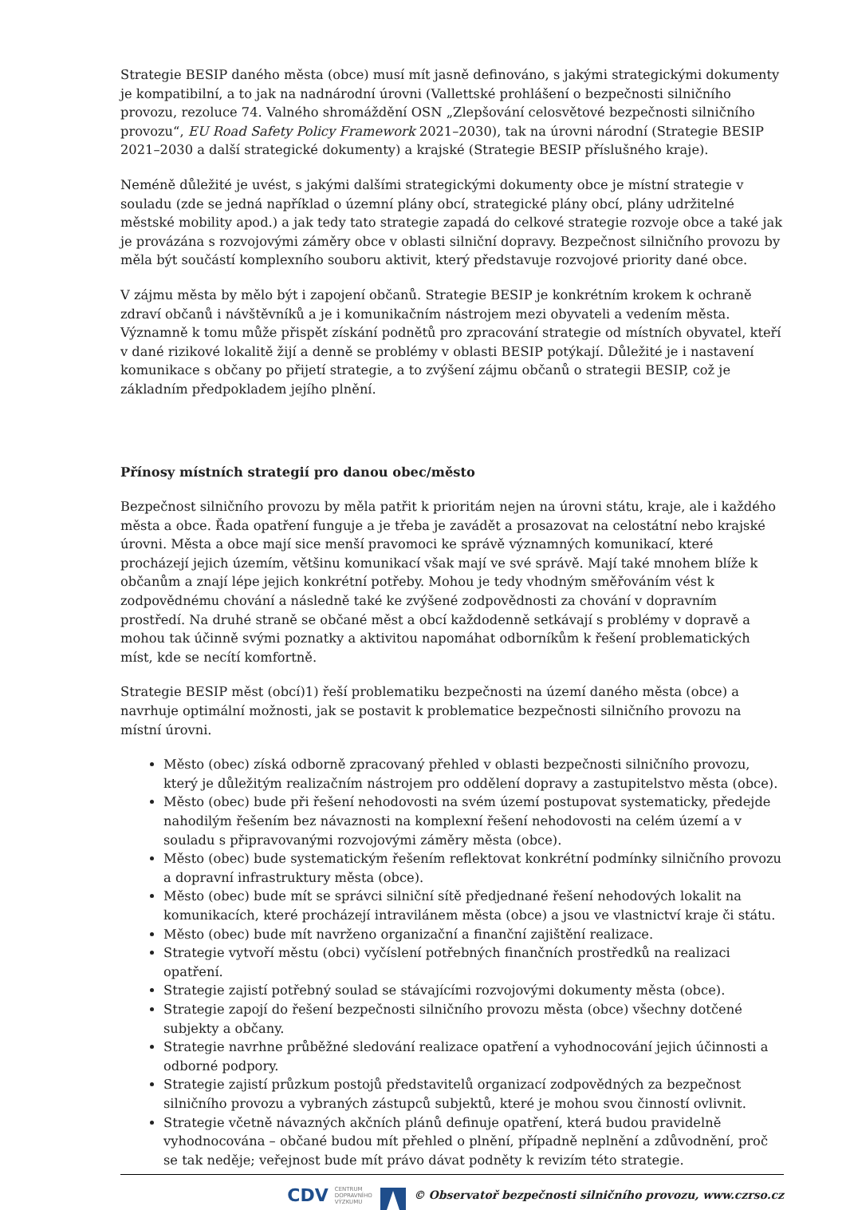Strategie BESIP daného města (obce) musí mít jasně definováno, s jakými strategickými dokumenty je kompatibilní, a to jak na nadnárodní úrovni (Vallettské prohlášení o bezpečnosti silničního provozu, rezoluce 74. Valného shromáždění OSN „Zlepšování celosvětové bezpečnosti silničního provozu“, EU Road Safety Policy Framework 2021–2030), tak na úrovni národní (Strategie BESIP 2021–2030 a další strategické dokumenty) a krajské (Strategie BESIP příslušného kraje).
Neméně důležité je uvést, s jakými dalšími strategickými dokumenty obce je místní strategie v souladu (zde se jedná například o územní plány obcí, strategické plány obcí, plány udržitelné městské mobility apod.) a jak tedy tato strategie zapadá do celkové strategie rozvoje obce a také jak je provázána s rozvojovými záměry obce v oblasti silniční dopravy. Bezpečnost silničního provozu by měla být součástí komplexního souboru aktivit, který představuje rozvojové priority dané obce.
V zájmu města by mělo být i zapojení občanů. Strategie BESIP je konkrétním krokem k ochraně zdraví občanů i návštěvníků a je i komunikačním nástrojem mezi obyvateli a vedením města. Významně k tomu může přispět získání podnětů pro zpracování strategie od místních obyvatel, kteří v dané rizikové lokalitě žijí a denně se problémy v oblasti BESIP potýkají. Důležité je i nastavení komunikace s občany po přijetí strategie, a to zvýšení zájmu občanů o strategii BESIP, což je základním předpokladem jejího plnění.
Přínosy místních strategií pro danou obec/město
Bezpečnost silničního provozu by měla patřit k prioritám nejen na úrovni státu, kraje, ale i každého města a obce. Řada opatření funguje a je třeba je zavádět a prosazovat na celostátní nebo krajské úrovni. Města a obce mají sice menší pravomoci ke správě významných komunikací, které procházejí jejich územím, většinu komunikací však mají ve své správě. Mají také mnohem blíže k občanům a znají lépe jejich konkrétní potřeby. Mohou je tedy vhodným směřováním vést k zodpovědnému chování a následně také ke zvýšené zodpovědnosti za chování v dopravním prostředí. Na druhé straně se občané měst a obcí každodenně setkávají s problémy v dopravě a mohou tak účinně svými poznatky a aktivitou napomáhat odborníkům k řešení problematických míst, kde se necítí komfortně.
Strategie BESIP měst (obcí)1) řeší problematiku bezpečnosti na území daného města (obce) a navrhuje optimální možnosti, jak se postavit k problematice bezpečnosti silničního provozu na místní úrovni.
Město (obec) získá odborně zpracovaný přehled v oblasti bezpečnosti silničního provozu, který je důležitým realizačním nástrojem pro oddělení dopravy a zastupitelstvo města (obce).
Město (obec) bude při řešení nehodovosti na svém území postupovat systematicky, předejde nahodilým řešením bez návaznosti na komplexní řešení nehodovosti na celém území a v souladu s připravovanými rozvojovými záměry města (obce).
Město (obec) bude systematickým řešením reflektovat konkrétní podmínky silničního provozu a dopravní infrastruktury města (obce).
Město (obec) bude mít se správci silniční sítě předjednané řešení nehodových lokalit na komunikacích, které procházejí intravilánem města (obce) a jsou ve vlastnictví kraje či státu.
Město (obec) bude mít navrženo organizační a finanční zajištění realizace.
Strategie vytvoří městu (obci) vyčíslení potřebných finančních prostředků na realizaci opatření.
Strategie zajistí potřebný soulad se stávajícími rozvojovými dokumenty města (obce).
Strategie zapojí do řešení bezpečnosti silničního provozu města (obce) všechny dotčené subjekty a občany.
Strategie navrhne průběžné sledování realizace opatření a vyhodnocování jejich účinnosti a odborné podpory.
Strategie zajistí průzkum postojů představitelů organizací zodpovědných za bezpečnost silničního provozu a vybraných zástupců subjektů, které je mohou svou činností ovlivnit.
Strategie včetně návazných akčních plánů definuje opatření, která budou pravidelně vyhodnocována – občané budou mít přehled o plnění, případně neplnění a zdůvodnění, proč se tak neděje; veřejnost bude mít právo dávat podněty k revizím této strategie.
CDV CENTRUM
DOPRAVNÍHO
VÝZKUMU © Observatoř bezpečnosti silničního provozu, www.czrso.cz